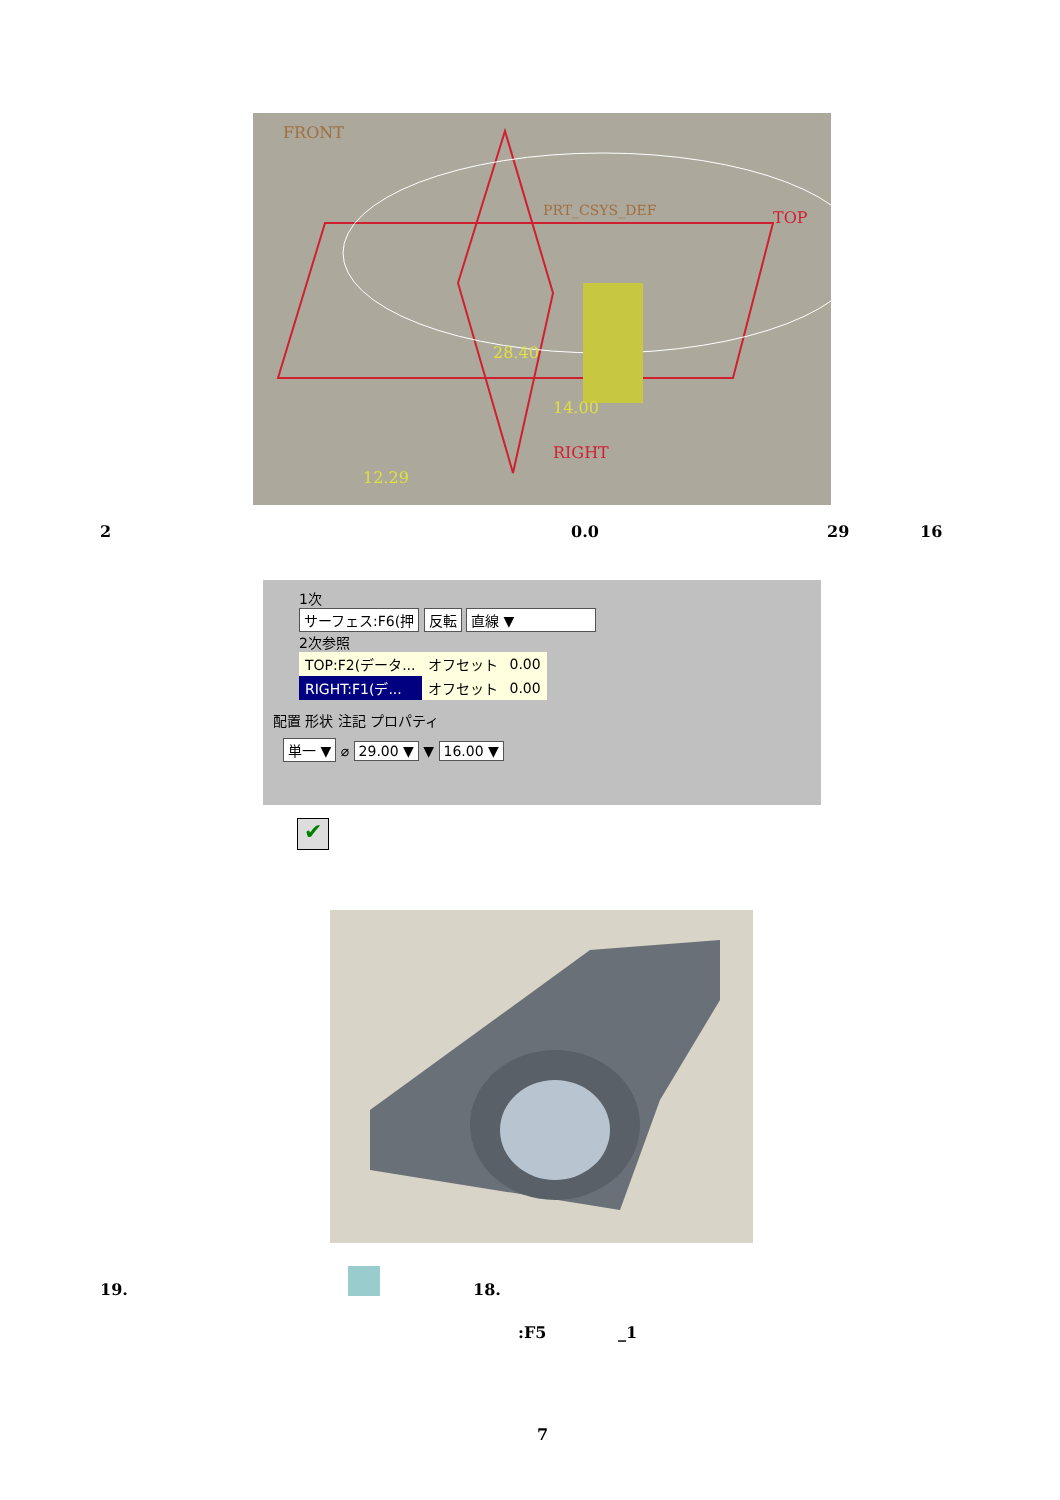FRONT
TOP
RIGHT
28.40
12.29
14.00
PRT_CSYS_DEF
2 0.0 29 16
1次
サーフェス:F6(押 反転 直線 ▼
2次参照
| TOP:F2(データ... | オフセット | 0.00 |
| RIGHT:F1(デ... | オフセット | 0.00 |
配置 形状 注記 プロパティ
単一 ▼ ⌀ 29.00 ▼ ▼ 16.00 ▼
✔
19. 18.
:F5 _1
7